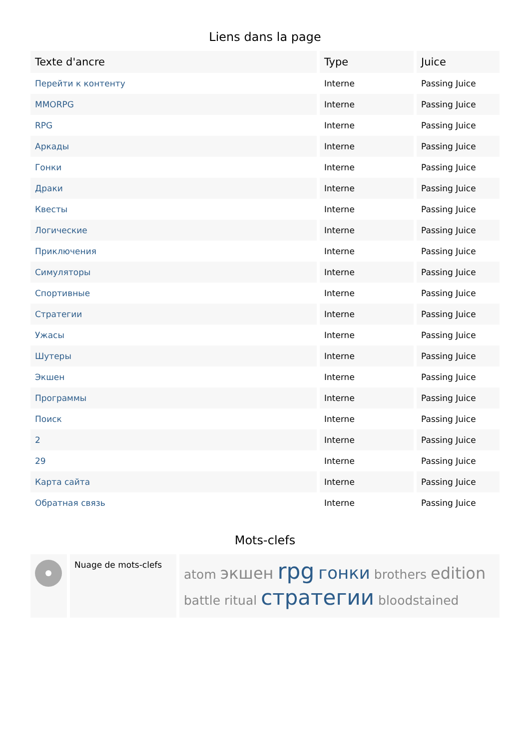Liens dans la page
| Texte d'ancre | Type | Juice |
| --- | --- | --- |
| Перейти к контенту | Interne | Passing Juice |
| MMORPG | Interne | Passing Juice |
| RPG | Interne | Passing Juice |
| Аркады | Interne | Passing Juice |
| Гонки | Interne | Passing Juice |
| Драки | Interne | Passing Juice |
| Квесты | Interne | Passing Juice |
| Логические | Interne | Passing Juice |
| Приключения | Interne | Passing Juice |
| Симуляторы | Interne | Passing Juice |
| Спортивные | Interne | Passing Juice |
| Стратегии | Interne | Passing Juice |
| Ужасы | Interne | Passing Juice |
| Шутеры | Interne | Passing Juice |
| Экшен | Interne | Passing Juice |
| Программы | Interne | Passing Juice |
| Поиск | Interne | Passing Juice |
| 2 | Interne | Passing Juice |
| 29 | Interne | Passing Juice |
| Карта сайта | Interne | Passing Juice |
| Обратная связь | Interne | Passing Juice |
Mots-clefs
| | Nuage de mots-clefs | atom экшен rpg гонки brothers edition battle ritual стратегии bloodstained |